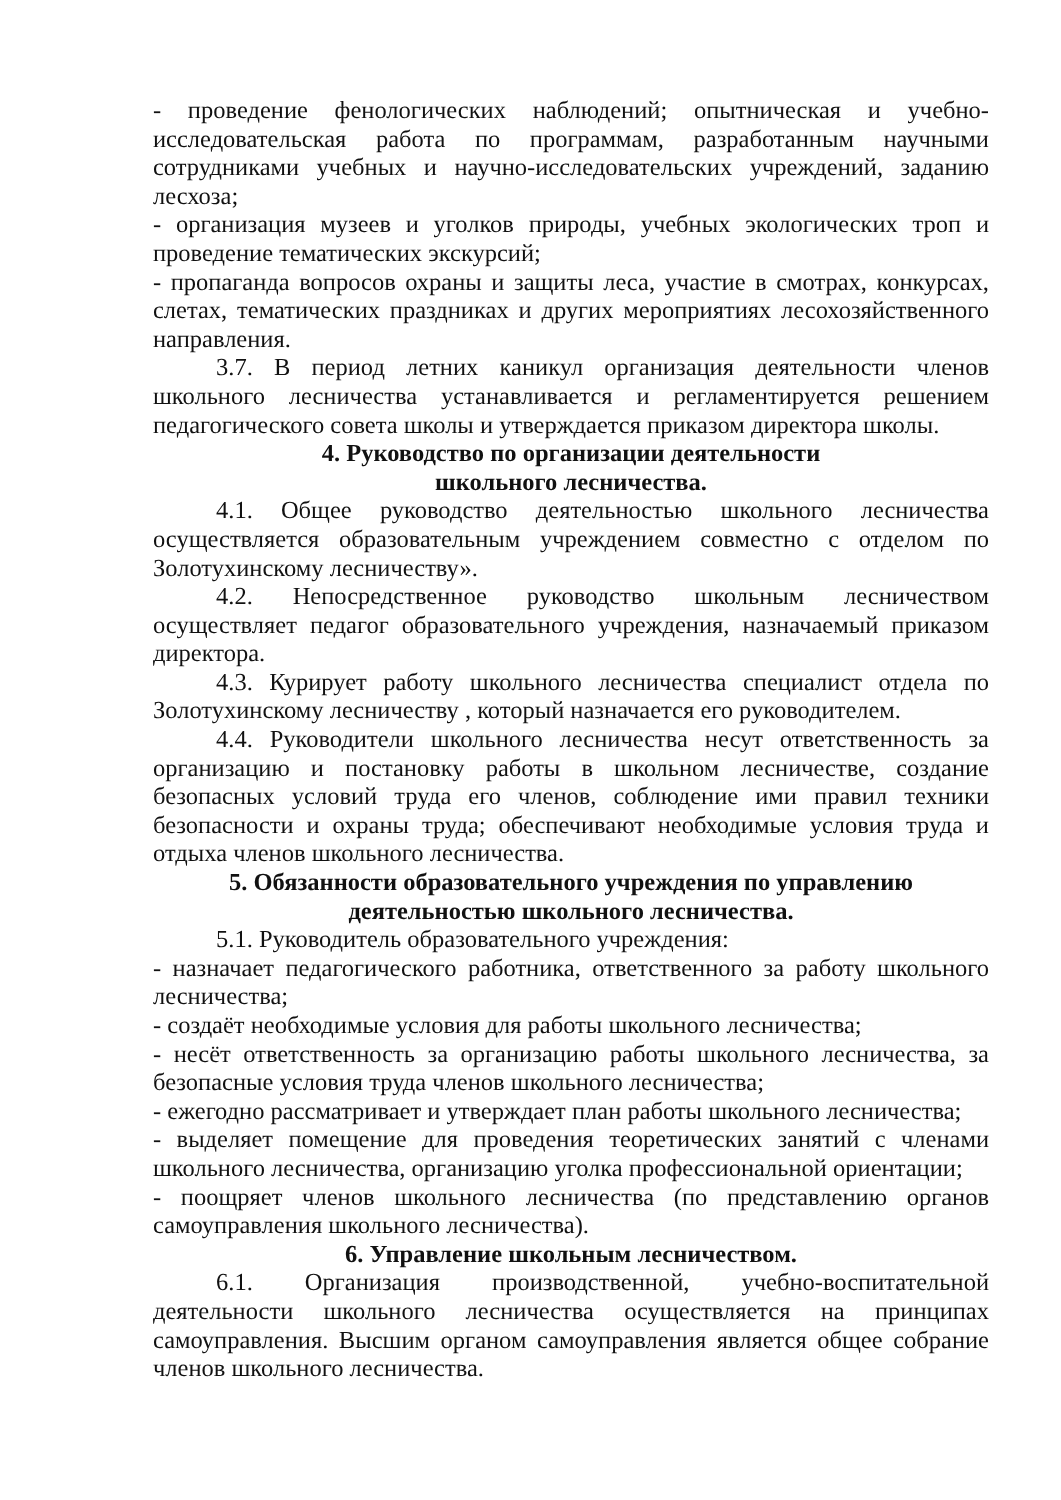- проведение фенологических наблюдений; опытническая и учебно-исследовательская работа по программам, разработанным научными сотрудниками учебных и научно-исследовательских учреждений, заданию лесхоза;
- организация музеев и уголков природы, учебных экологических троп и проведение тематических экскурсий;
- пропаганда вопросов охраны и защиты леса, участие в смотрах, конкурсах, слетах, тематических праздниках и других мероприятиях лесохозяйственного направления.
3.7. В период летних каникул организация деятельности членов школьного лесничества устанавливается и регламентируется решением педагогического совета школы и утверждается приказом директора школы.
4. Руководство по организации деятельности
школьного лесничества.
4.1. Общее руководство деятельностью школьного лесничества осуществляется образовательным учреждением совместно с отделом по Золотухинскому лесничеству».
4.2. Непосредственное руководство школьным лесничеством осуществляет педагог образовательного учреждения, назначаемый приказом директора.
4.3. Курирует работу школьного лесничества специалист отдела по Золотухинскому лесничеству , который назначается его руководителем.
4.4. Руководители школьного лесничества несут ответственность за организацию и постановку работы в школьном лесничестве, создание безопасных условий труда его членов, соблюдение ими правил техники безопасности и охраны труда; обеспечивают необходимые условия труда и отдыха членов школьного лесничества.
5. Обязанности образовательного учреждения по управлению
деятельностью школьного лесничества.
5.1. Руководитель образовательного учреждения:
- назначает педагогического работника, ответственного за работу школьного лесничества;
- создаёт необходимые условия для работы школьного лесничества;
- несёт ответственность за организацию работы школьного лесничества, за безопасные условия труда членов школьного лесничества;
- ежегодно рассматривает и утверждает план работы школьного лесничества;
- выделяет помещение для проведения теоретических занятий с членами школьного лесничества, организацию уголка профессиональной ориентации;
- поощряет членов школьного лесничества (по представлению органов самоуправления школьного лесничества).
6. Управление школьным лесничеством.
6.1. Организация производственной, учебно-воспитательной деятельности школьного лесничества осуществляется на принципах самоуправления. Высшим органом самоуправления является общее собрание членов школьного лесничества.